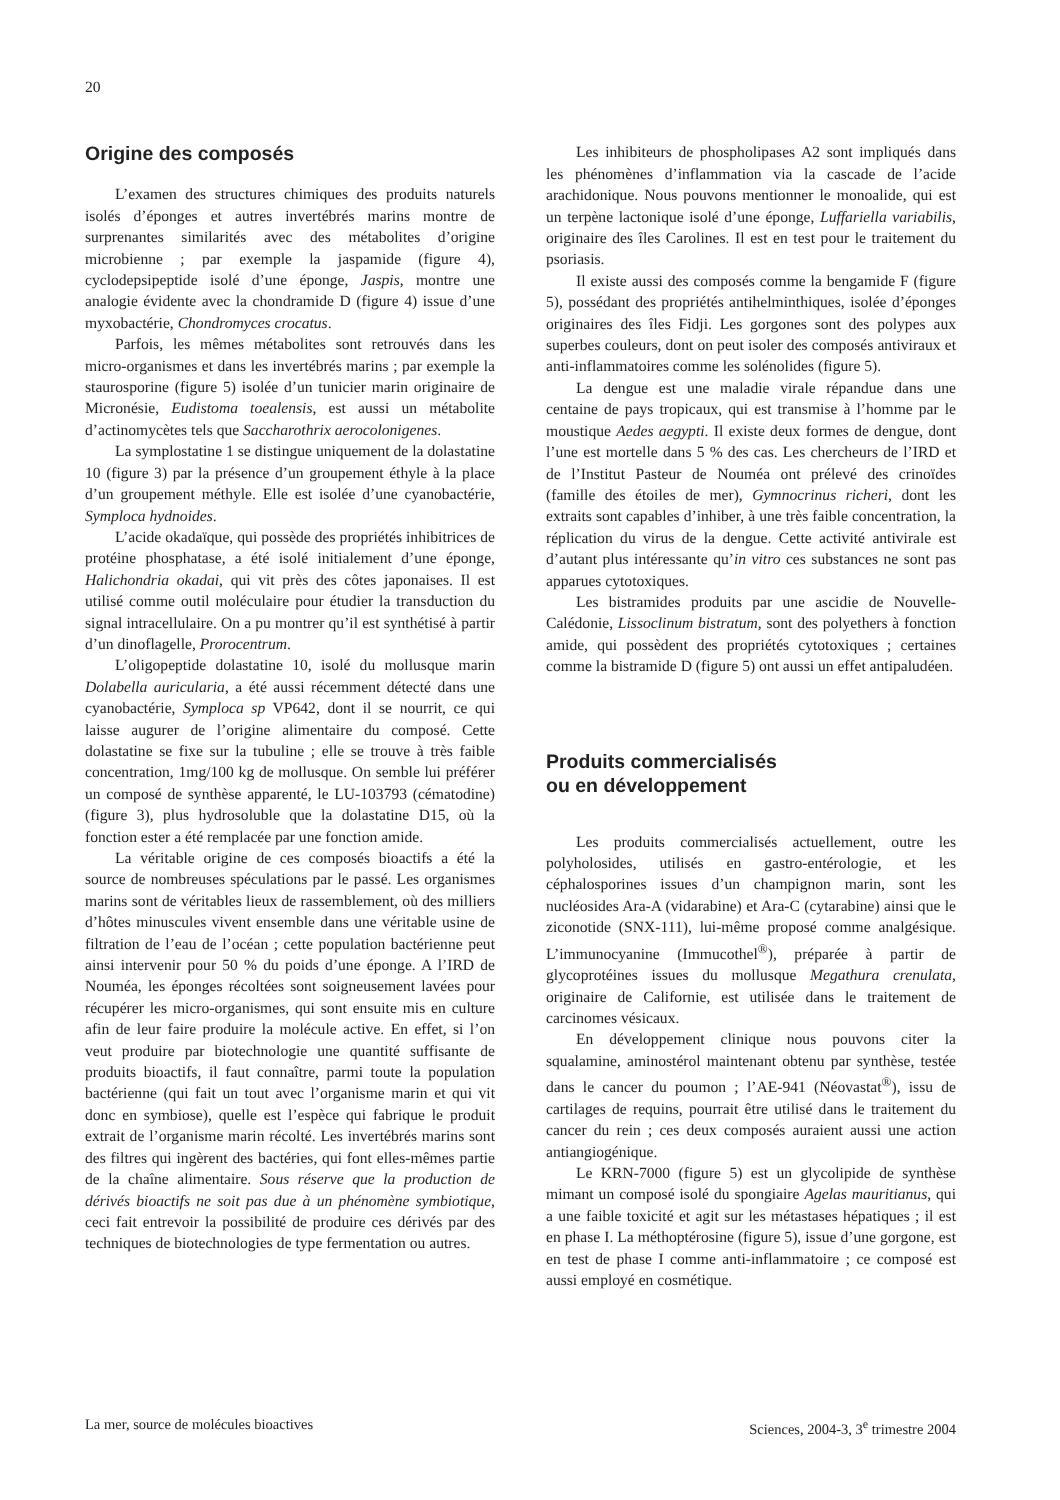20
Origine des composés
L’examen des structures chimiques des produits naturels isolés d’éponges et autres invertébrés marins montre de surprenantes similarités avec des métabolites d’origine microbienne ; par exemple la jaspamide (figure 4), cyclodepsipeptide isolé d’une éponge, Jaspis, montre une analogie évidente avec la chondramide D (figure 4) issue d’une myxobactérie, Chondromyces crocatus.
Parfois, les mêmes métabolites sont retrouvés dans les micro-organismes et dans les invertébrés marins ; par exemple la staurosporine (figure 5) isolée d’un tunicier marin originaire de Micronésie, Eudistoma toealensis, est aussi un métabolite d’actinomycètes tels que Saccharothrix aerocolonigenes.
La symplostatine 1 se distingue uniquement de la dolastatine 10 (figure 3) par la présence d’un groupement éthyle à la place d’un groupement méthyle. Elle est isolée d’une cyanobactérie, Symploca hydnoides.
L’acide okadaïque, qui possède des propriétés inhibitrices de protéine phosphatase, a été isolé initialement d’une éponge, Halichondria okadai, qui vit près des côtes japonaises. Il est utilisé comme outil moléculaire pour étudier la transduction du signal intracellulaire. On a pu montrer qu’il est synthétisé à partir d’un dinoflagelle, Prorocentrum.
L’oligopeptide dolastatine 10, isolé du mollusque marin Dolabella auricularia, a été aussi récemment détecté dans une cyanobactérie, Symploca sp VP642, dont il se nourrit, ce qui laisse augurer de l’origine alimentaire du composé. Cette dolastatine se fixe sur la tubuline ; elle se trouve à très faible concentration, 1mg/100 kg de mollusque. On semble lui préférer un composé de synthèse apparenté, le LU-103793 (cématodine) (figure 3), plus hydrosoluble que la dolastatine D15, où la fonction ester a été remplacée par une fonction amide.
La véritable origine de ces composés bioactifs a été la source de nombreuses spéculations par le passé. Les organismes marins sont de véritables lieux de rassemblement, où des milliers d’hôtes minuscules vivent ensemble dans une véritable usine de filtration de l’eau de l’océan ; cette population bactérienne peut ainsi intervenir pour 50 % du poids d’une éponge. A l’IRD de Nouméa, les éponges récoltées sont soigneusement lavées pour récupérer les micro-organismes, qui sont ensuite mis en culture afin de leur faire produire la molécule active. En effet, si l’on veut produire par biotechnologie une quantité suffisante de produits bioactifs, il faut connaître, parmi toute la population bactérienne (qui fait un tout avec l’organisme marin et qui vit donc en symbiose), quelle est l’espèce qui fabrique le produit extrait de l’organisme marin récolté. Les invertébrés marins sont des filtres qui ingèrent des bactéries, qui font elles-mêmes partie de la chaîne alimentaire. Sous réserve que la production de dérivés bioactifs ne soit pas due à un phénomène symbiotique, ceci fait entrevoir la possibilité de produire ces dérivés par des techniques de biotechnologies de type fermentation ou autres.
Les inhibiteurs de phospholipases A2 sont impliqués dans les phénomènes d’inflammation via la cascade de l’acide arachidonique. Nous pouvons mentionner le monoalide, qui est un terpène lactonique isolé d’une éponge, Luffariella variabilis, originaire des îles Carolines. Il est en test pour le traitement du psoriasis.
Il existe aussi des composés comme la bengamide F (figure 5), possédant des propriétés antihelminthiques, isolée d’éponges originaires des îles Fidji. Les gorgones sont des polypes aux superbes couleurs, dont on peut isoler des composés antiviraux et anti-inflammatoires comme les solénolides (figure 5).
La dengue est une maladie virale répandue dans une centaine de pays tropicaux, qui est transmise à l’homme par le moustique Aedes aegypti. Il existe deux formes de dengue, dont l’une est mortelle dans 5 % des cas. Les chercheurs de l’IRD et de l’Institut Pasteur de Nouméa ont prélevé des crinoïdes (famille des étoiles de mer), Gymnocrinus richeri, dont les extraits sont capables d’inhiber, à une très faible concentration, la réplication du virus de la dengue. Cette activité antivirale est d’autant plus intéressante qu’in vitro ces substances ne sont pas apparues cytotoxiques.
Les bistramides produits par une ascidie de Nouvelle-Calédonie, Lissoclinum bistratum, sont des polyethers à fonction amide, qui possèdent des propriétés cytotoxiques ; certaines comme la bistramide D (figure 5) ont aussi un effet antipaludéen.
Produits commercialisés
ou en développement
Les produits commercialisés actuellement, outre les polyholosides, utilisés en gastro-entérologie, et les céphalosporines issues d’un champignon marin, sont les nucléosides Ara-A (vidarabine) et Ara-C (cytarabine) ainsi que le ziconotide (SNX-111), lui-même proposé comme analgésique. L’immunocyanine (Immucothel<sup>®</sup>), préparée à partir de glycoprotéines issues du mollusque Megathura crenulata, originaire de Californie, est utilisée dans le traitement de carcinomes vésicaux.
En développement clinique nous pouvons citer la squalamine, aminostérol maintenant obtenu par synthèse, testée dans le cancer du poumon ; l’AE-941 (Néovastat<sup>®</sup>), issu de cartilages de requins, pourrait être utilisé dans le traitement du cancer du rein ; ces deux composés auraient aussi une action antiangiogénique.
Le KRN-7000 (figure 5) est un glycolipide de synthèse mimant un composé isolé du spongiaire Agelas mauritianus, qui a une faible toxicité et agit sur les métastases hépatiques ; il est en phase I. La méthoptérosine (figure 5), issue d’une gorgone, est en test de phase I comme anti-inflammatoire ; ce composé est aussi employé en cosmétique.
La mer, source de molécules bioactives Sciences, 2004-3, 3<sup>e</sup> trimestre 2004